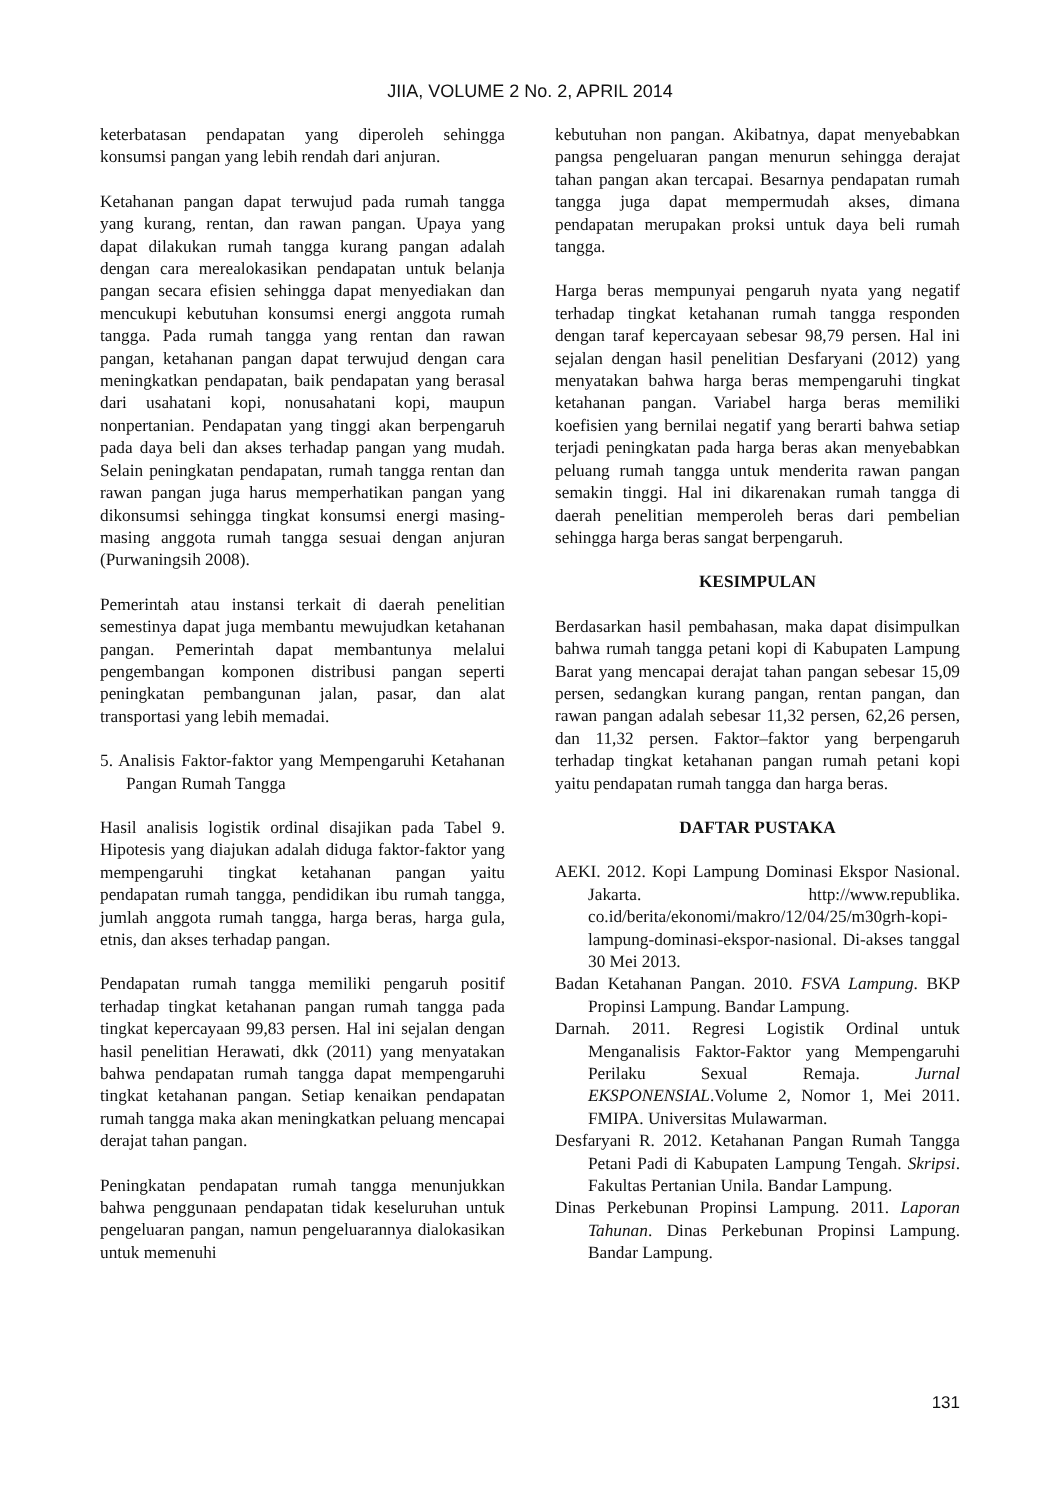JIIA, VOLUME 2 No. 2, APRIL 2014
keterbatasan pendapatan yang diperoleh sehingga konsumsi pangan yang lebih rendah dari anjuran.
Ketahanan pangan dapat terwujud pada rumah tangga yang kurang, rentan, dan rawan pangan. Upaya yang dapat dilakukan rumah tangga kurang pangan adalah dengan cara merealokasikan pendapatan untuk belanja pangan secara efisien sehingga dapat menyediakan dan mencukupi kebutuhan konsumsi energi anggota rumah tangga. Pada rumah tangga yang rentan dan rawan pangan, ketahanan pangan dapat terwujud dengan cara meningkatkan pendapatan, baik pendapatan yang berasal dari usahatani kopi, nonusahatani kopi, maupun nonpertanian. Pendapatan yang tinggi akan berpengaruh pada daya beli dan akses terhadap pangan yang mudah. Selain peningkatan pendapatan, rumah tangga rentan dan rawan pangan juga harus memperhatikan pangan yang dikonsumsi sehingga tingkat konsumsi energi masing-masing anggota rumah tangga sesuai dengan anjuran (Purwaningsih 2008).
Pemerintah atau instansi terkait di daerah penelitian semestinya dapat juga membantu mewujudkan ketahanan pangan. Pemerintah dapat membantunya melalui pengembangan komponen distribusi pangan seperti peningkatan pembangunan jalan, pasar, dan alat transportasi yang lebih memadai.
5. Analisis Faktor-faktor yang Mempengaruhi Ketahanan Pangan Rumah Tangga
Hasil analisis logistik ordinal disajikan pada Tabel 9. Hipotesis yang diajukan adalah diduga faktor-faktor yang mempengaruhi tingkat ketahanan pangan yaitu pendapatan rumah tangga, pendidikan ibu rumah tangga, jumlah anggota rumah tangga, harga beras, harga gula, etnis, dan akses terhadap pangan.
Pendapatan rumah tangga memiliki pengaruh positif terhadap tingkat ketahanan pangan rumah tangga pada tingkat kepercayaan 99,83 persen. Hal ini sejalan dengan hasil penelitian Herawati, dkk (2011) yang menyatakan bahwa pendapatan rumah tangga dapat mempengaruhi tingkat ketahanan pangan. Setiap kenaikan pendapatan rumah tangga maka akan meningkatkan peluang mencapai derajat tahan pangan.
Peningkatan pendapatan rumah tangga menunjukkan bahwa penggunaan pendapatan tidak keseluruhan untuk pengeluaran pangan, namun pengeluarannya dialokasikan untuk memenuhi
kebutuhan non pangan. Akibatnya, dapat menyebabkan pangsa pengeluaran pangan menurun sehingga derajat tahan pangan akan tercapai. Besarnya pendapatan rumah tangga juga dapat mempermudah akses, dimana pendapatan merupakan proksi untuk daya beli rumah tangga.
Harga beras mempunyai pengaruh nyata yang negatif terhadap tingkat ketahanan rumah tangga responden dengan taraf kepercayaan sebesar 98,79 persen. Hal ini sejalan dengan hasil penelitian Desfaryani (2012) yang menyatakan bahwa harga beras mempengaruhi tingkat ketahanan pangan. Variabel harga beras memiliki koefisien yang bernilai negatif yang berarti bahwa setiap terjadi peningkatan pada harga beras akan menyebabkan peluang rumah tangga untuk menderita rawan pangan semakin tinggi. Hal ini dikarenakan rumah tangga di daerah penelitian memperoleh beras dari pembelian sehingga harga beras sangat berpengaruh.
KESIMPULAN
Berdasarkan hasil pembahasan, maka dapat disimpulkan bahwa rumah tangga petani kopi di Kabupaten Lampung Barat yang mencapai derajat tahan pangan sebesar 15,09 persen, sedangkan kurang pangan, rentan pangan, dan rawan pangan adalah sebesar 11,32 persen, 62,26 persen, dan 11,32 persen. Faktor–faktor yang berpengaruh terhadap tingkat ketahanan pangan rumah petani kopi yaitu pendapatan rumah tangga dan harga beras.
DAFTAR PUSTAKA
AEKI. 2012. Kopi Lampung Dominasi Ekspor Nasional. Jakarta. http://www.republika. co.id/berita/ekonomi/makro/12/04/25/m30grh-kopi-lampung-dominasi-ekspor-nasional. Di-akses tanggal 30 Mei 2013.
Badan Ketahanan Pangan. 2010. FSVA Lampung. BKP Propinsi Lampung. Bandar Lampung.
Darnah. 2011. Regresi Logistik Ordinal untuk Menganalisis Faktor-Faktor yang Mempengaruhi Perilaku Sexual Remaja. Jurnal EKSPONENSIAL.Volume 2, Nomor 1, Mei 2011. FMIPA. Universitas Mulawarman.
Desfaryani R. 2012. Ketahanan Pangan Rumah Tangga Petani Padi di Kabupaten Lampung Tengah. Skripsi. Fakultas Pertanian Unila. Bandar Lampung.
Dinas Perkebunan Propinsi Lampung. 2011. Laporan Tahunan. Dinas Perkebunan Propinsi Lampung. Bandar Lampung.
131